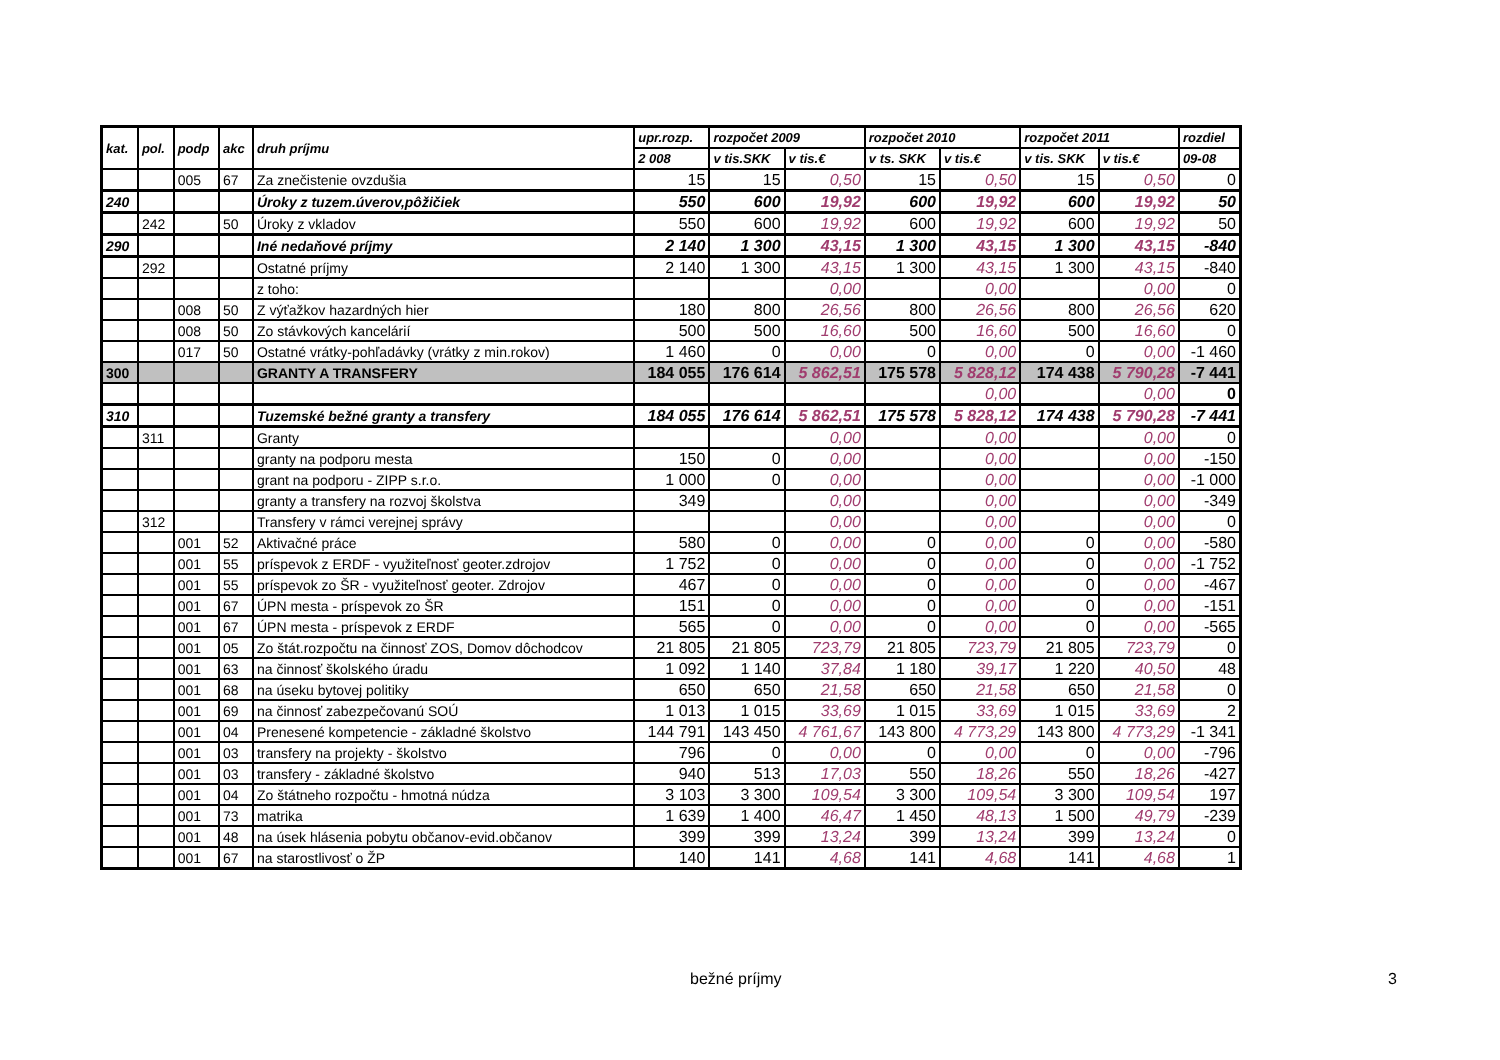| kat. | pol. | podp | akc | druh príjmu | upr.rozp. | rozpočet 2009 | | rozpočet 2010 | | rozpočet 2011 | | rozdiel |
| --- | --- | --- | --- | --- | --- | --- | --- | --- | --- | --- | --- | --- |
| | | | | | 2 008 | v tis.SKK | v tis.€ | v ts. SKK | v tis.€ | v tis. SKK | v tis.€ | 09-08 |
| | | 005 | 67 | Za znečistenie ovzdušia | 15 | 15 | 0,50 | 15 | 0,50 | 15 | 0,50 | 0 |
| 240 | | | | Úroky z tuzem.úverov,pôžičiek | 550 | 600 | 19,92 | 600 | 19,92 | 600 | 19,92 | 50 |
| | 242 | | 50 | Úroky z vkladov | 550 | 600 | 19,92 | 600 | 19,92 | 600 | 19,92 | 50 |
| 290 | | | | Iné nedaňové príjmy | 2 140 | 1 300 | 43,15 | 1 300 | 43,15 | 1 300 | 43,15 | -840 |
| | 292 | | | Ostatné príjmy | 2 140 | 1 300 | 43,15 | 1 300 | 43,15 | 1 300 | 43,15 | -840 |
| | | | | z toho: | | | 0,00 | | 0,00 | | 0,00 | 0 |
| | | 008 | 50 | Z výťažkov hazardných hier | 180 | 800 | 26,56 | 800 | 26,56 | 800 | 26,56 | 620 |
| | | 008 | 50 | Zo stávkových kancelárií | 500 | 500 | 16,60 | 500 | 16,60 | 500 | 16,60 | 0 |
| | | 017 | 50 | Ostatné vrátky-pohľadávky (vrátky z min.rokov) | 1 460 | 0 | 0,00 | 0 | 0,00 | 0 | 0,00 | -1 460 |
| 300 | | | | GRANTY A TRANSFERY | 184 055 | 176 614 | 5 862,51 | 175 578 | 5 828,12 | 174 438 | 5 790,28 | -7 441 |
| | | | | | | | | | 0,00 | | 0,00 | 0 |
| 310 | | | | Tuzemské bežné granty a transfery | 184 055 | 176 614 | 5 862,51 | 175 578 | 5 828,12 | 174 438 | 5 790,28 | -7 441 |
| | 311 | | | Granty | | | 0,00 | | 0,00 | | 0,00 | 0 |
| | | | | granty na podporu mesta | 150 | 0 | 0,00 | | 0,00 | | 0,00 | -150 |
| | | | | grant na podporu - ZIPP s.r.o. | 1 000 | 0 | 0,00 | | 0,00 | | 0,00 | -1 000 |
| | | | | granty a transfery na rozvoj školstva | 349 | | 0,00 | | 0,00 | | 0,00 | -349 |
| | 312 | | | Transfery v rámci verejnej správy | | | 0,00 | | 0,00 | | 0,00 | 0 |
| | | 001 | 52 | Aktivačné práce | 580 | 0 | 0,00 | 0 | 0,00 | 0 | 0,00 | -580 |
| | | 001 | 55 | príspevok z ERDF - využiteľnosť geoter.zdrojov | 1 752 | 0 | 0,00 | 0 | 0,00 | 0 | 0,00 | -1 752 |
| | | 001 | 55 | príspevok zo ŠR - využiteľnosť geoter. Zdrojov | 467 | 0 | 0,00 | 0 | 0,00 | 0 | 0,00 | -467 |
| | | 001 | 67 | ÚPN mesta - príspevok zo ŠR | 151 | 0 | 0,00 | 0 | 0,00 | 0 | 0,00 | -151 |
| | | 001 | 67 | ÚPN mesta - príspevok z ERDF | 565 | 0 | 0,00 | 0 | 0,00 | 0 | 0,00 | -565 |
| | | 001 | 05 | Zo štát.rozpočtu na činnosť ZOS, Domov dôchodcov | 21 805 | 21 805 | 723,79 | 21 805 | 723,79 | 21 805 | 723,79 | 0 |
| | | 001 | 63 | na činnosť školského úradu | 1 092 | 1 140 | 37,84 | 1 180 | 39,17 | 1 220 | 40,50 | 48 |
| | | 001 | 68 | na úseku bytovej politiky | 650 | 650 | 21,58 | 650 | 21,58 | 650 | 21,58 | 0 |
| | | 001 | 69 | na činnosť zabezpečovanú SOÚ | 1 013 | 1 015 | 33,69 | 1 015 | 33,69 | 1 015 | 33,69 | 2 |
| | | 001 | 04 | Prenesené kompetencie - základné školstvo | 144 791 | 143 450 | 4 761,67 | 143 800 | 4 773,29 | 143 800 | 4 773,29 | -1 341 |
| | | 001 | 03 | transfery na projekty - školstvo | 796 | 0 | 0,00 | 0 | 0,00 | 0 | 0,00 | -796 |
| | | 001 | 03 | transfery - základné školstvo | 940 | 513 | 17,03 | 550 | 18,26 | 550 | 18,26 | -427 |
| | | 001 | 04 | Zo štátneho rozpočtu - hmotná núdza | 3 103 | 3 300 | 109,54 | 3 300 | 109,54 | 3 300 | 109,54 | 197 |
| | | 001 | 73 | matrika | 1 639 | 1 400 | 46,47 | 1 450 | 48,13 | 1 500 | 49,79 | -239 |
| | | 001 | 48 | na úsek hlásenia pobytu občanov-evid.občanov | 399 | 399 | 13,24 | 399 | 13,24 | 399 | 13,24 | 0 |
| | | 001 | 67 | na starostlivosť o ŽP | 140 | 141 | 4,68 | 141 | 4,68 | 141 | 4,68 | 1 |
bežné príjmy 3